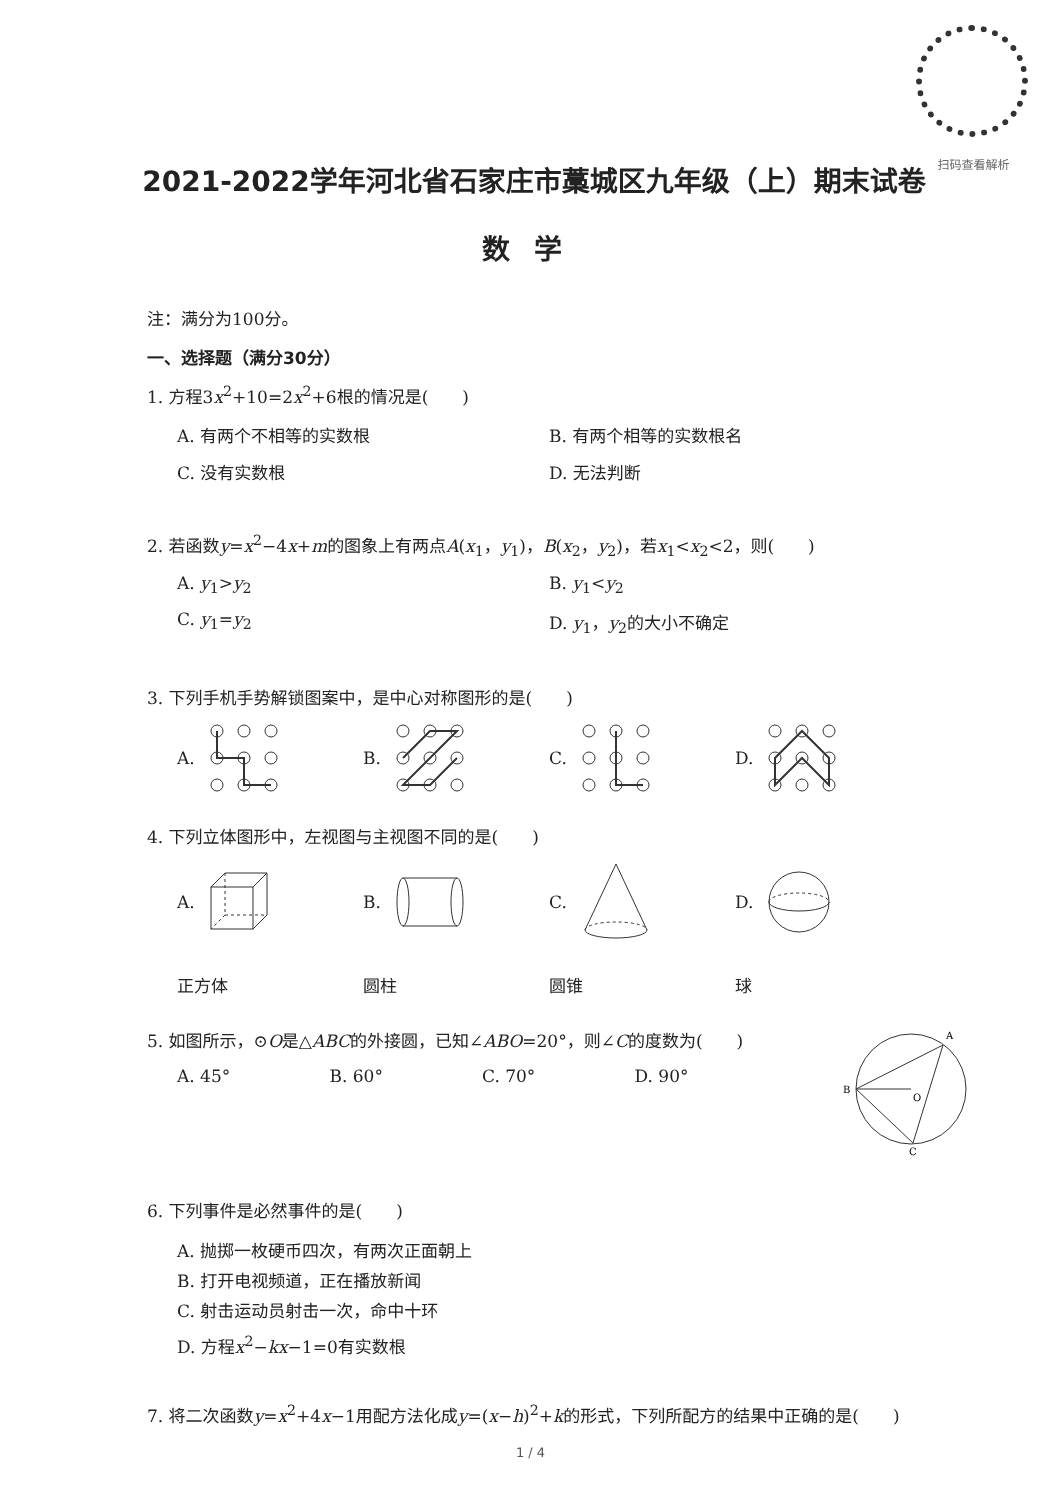扫码查看解析
2021-2022学年河北省石家庄市藁城区九年级（上）期末试卷
数学
注：满分为100分。
一、选择题（满分30分）
1. 方程3x<sup>2</sup>+10=2x<sup>2</sup>+6根的情况是(　　)
A. 有两个不相等的实数根
B. 有两个相等的实数根名
C. 没有实数根
D. 无法判断
2. 若函数y=x<sup>2</sup>−4x+m的图象上有两点A(x<sub>1</sub>，y<sub>1</sub>)，B(x<sub>2</sub>，y<sub>2</sub>)，若x<sub>1</sub><x<sub>2</sub><2，则(　　)
A. y<sub>1</sub>>y<sub>2</sub>
B. y<sub>1</sub><y<sub>2</sub>
C. y<sub>1</sub>=y<sub>2</sub>
D. y<sub>1</sub>，y<sub>2</sub>的大小不确定
3. 下列手机手势解锁图案中，是中心对称图形的是(　　)
A. B. C. D.
4. 下列立体图形中，左视图与主视图不同的是(　　)
A. B. C. D.
正方体 圆柱 圆锥 球
5. 如图所示，⊙O是△ABC的外接圆，已知∠ABO=20°，则∠C的度数为(　　)
A. 45°
B. 60°
C. 70°
D. 90°
A
B
O
C
6. 下列事件是必然事件的是(　　)
A. 抛掷一枚硬币四次，有两次正面朝上
B. 打开电视频道，正在播放新闻
C. 射击运动员射击一次，命中十环
D. 方程x<sup>2</sup>−kx−1=0有实数根
7. 将二次函数y=x<sup>2</sup>+4x−1用配方法化成y=(x−h)<sup>2</sup>+k的形式，下列所配方的结果中正确的是(　　)
1 / 4